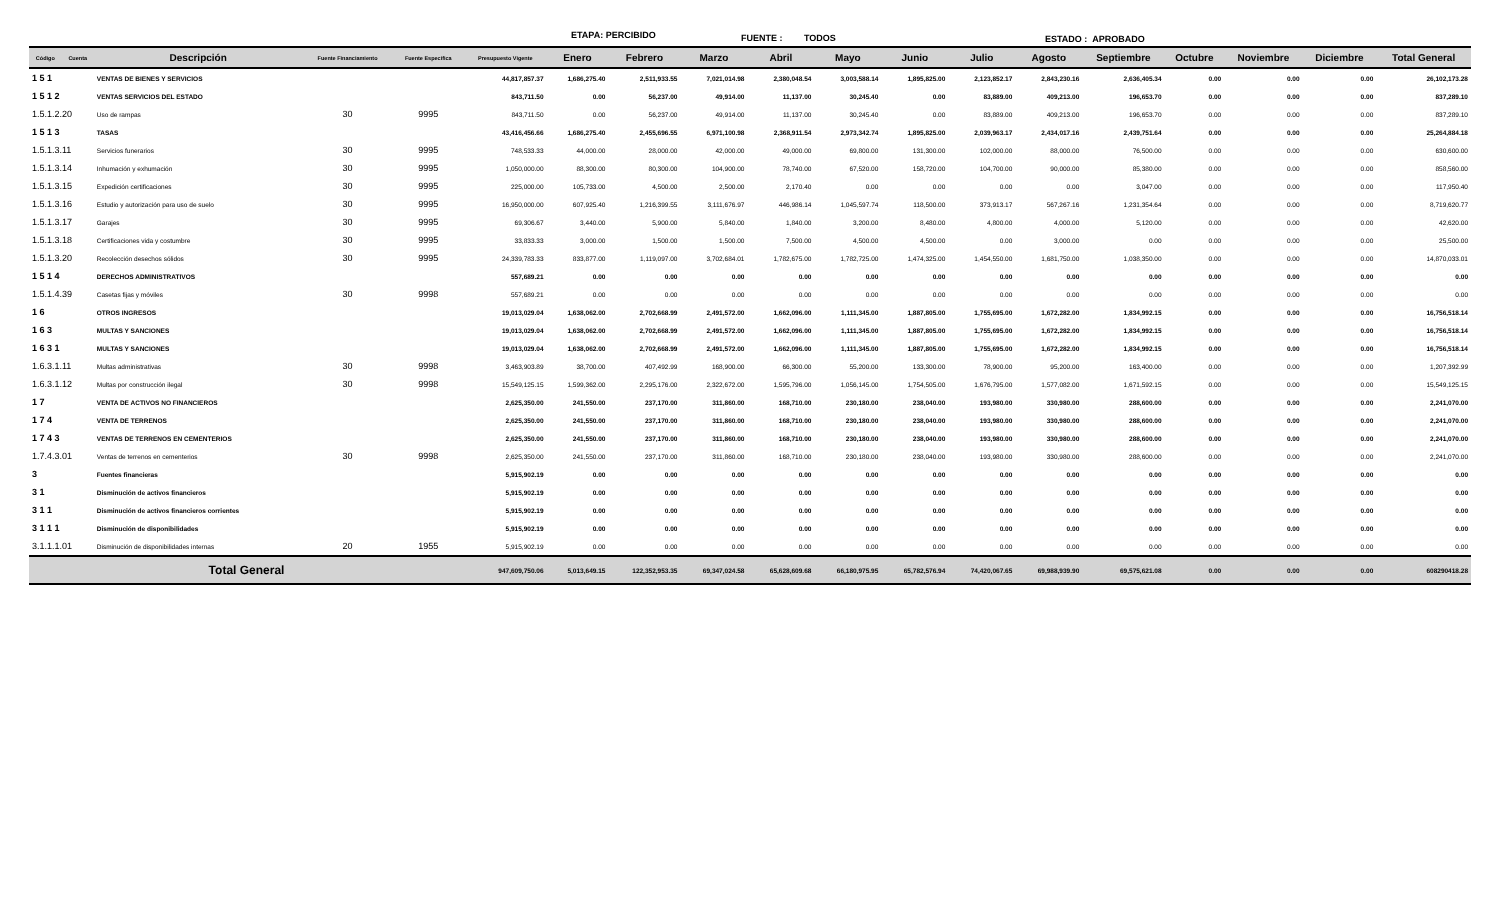ETAPA: PERCIBIDO FUENTE : TODOS ESTADO : APROBADO
| Código | Cuenta | Descripción | Fuente Financiamiento | Fuente Especifica | Presupuesto Vigente | Enero | Febrero | Marzo | Abril | Mayo | Junio | Julio | Agosto | Septiembre | Octubre | Noviembre | Diciembre | Total General |
| --- | --- | --- | --- | --- | --- | --- | --- | --- | --- | --- | --- | --- | --- | --- | --- | --- | --- | --- |
| 1 5 1 | | VENTAS DE BIENES Y SERVICIOS | | | 44,817,857.37 | 1,686,275.40 | 2,511,933.55 | 7,021,014.98 | 2,380,048.54 | 3,003,588.14 | 1,895,825.00 | 2,123,852.17 | 2,843,230.16 | 2,636,405.34 | 0.00 | 0.00 | 0.00 | 26,102,173.28 |
| 1 5 1 2 | | VENTAS SERVICIOS DEL ESTADO | | | 843,711.50 | 0.00 | 56,237.00 | 49,914.00 | 11,137.00 | 30,245.40 | 0.00 | 83,889.00 | 409,213.00 | 196,653.70 | 0.00 | 0.00 | 0.00 | 837,289.10 |
| 1.5.1.2.20 | | Uso de rampas | 30 | 9995 | 843,711.50 | 0.00 | 56,237.00 | 49,914.00 | 11,137.00 | 30,245.40 | 0.00 | 83,889.00 | 409,213.00 | 196,653.70 | 0.00 | 0.00 | 0.00 | 837,289.10 |
| 1 5 1 3 | | TASAS | | | 43,416,456.66 | 1,686,275.40 | 2,455,696.55 | 6,971,100.98 | 2,368,911.54 | 2,973,342.74 | 1,895,825.00 | 2,039,963.17 | 2,434,017.16 | 2,439,751.64 | 0.00 | 0.00 | 0.00 | 25,264,884.18 |
| 1.5.1.3.11 | | Servicios funerarios | 30 | 9995 | 748,533.33 | 44,000.00 | 28,000.00 | 42,000.00 | 49,000.00 | 69,800.00 | 131,300.00 | 102,000.00 | 88,000.00 | 76,500.00 | 0.00 | 0.00 | 0.00 | 630,600.00 |
| 1.5.1.3.14 | | Inhumación y exhumación | 30 | 9995 | 1,050,000.00 | 88,300.00 | 80,300.00 | 104,900.00 | 78,740.00 | 67,520.00 | 158,720.00 | 104,700.00 | 90,000.00 | 85,380.00 | 0.00 | 0.00 | 0.00 | 858,560.00 |
| 1.5.1.3.15 | | Expedición certificaciones | 30 | 9995 | 225,000.00 | 105,733.00 | 4,500.00 | 2,500.00 | 2,170.40 | 0.00 | 0.00 | 0.00 | 0.00 | 3,047.00 | 0.00 | 0.00 | 0.00 | 117,950.40 |
| 1.5.1.3.16 | | Estudio y autorización para uso de suelo | 30 | 9995 | 16,950,000.00 | 607,925.40 | 1,216,399.55 | 3,111,676.97 | 446,986.14 | 1,045,597.74 | 118,500.00 | 373,913.17 | 567,267.16 | 1,231,354.64 | 0.00 | 0.00 | 0.00 | 8,719,620.77 |
| 1.5.1.3.17 | | Garajes | 30 | 9995 | 69,306.67 | 3,440.00 | 5,900.00 | 5,840.00 | 1,840.00 | 3,200.00 | 8,480.00 | 4,800.00 | 4,000.00 | 5,120.00 | 0.00 | 0.00 | 0.00 | 42,620.00 |
| 1.5.1.3.18 | | Certificaciones vida y costumbre | 30 | 9995 | 33,833.33 | 3,000.00 | 1,500.00 | 1,500.00 | 7,500.00 | 4,500.00 | 4,500.00 | 0.00 | 3,000.00 | 0.00 | 0.00 | 0.00 | 0.00 | 25,500.00 |
| 1.5.1.3.20 | | Recolección desechos sólidos | 30 | 9995 | 24,339,783.33 | 833,877.00 | 1,119,097.00 | 3,702,684.01 | 1,782,675.00 | 1,782,725.00 | 1,474,325.00 | 1,454,550.00 | 1,681,750.00 | 1,038,350.00 | 0.00 | 0.00 | 0.00 | 14,870,033.01 |
| 1 5 1 4 | | DERECHOS ADMINISTRATIVOS | | | 557,689.21 | 0.00 | 0.00 | 0.00 | 0.00 | 0.00 | 0.00 | 0.00 | 0.00 | 0.00 | 0.00 | 0.00 | 0.00 | 0.00 |
| 1.5.1.4.39 | | Casetas fijas y móviles | 30 | 9998 | 557,689.21 | 0.00 | 0.00 | 0.00 | 0.00 | 0.00 | 0.00 | 0.00 | 0.00 | 0.00 | 0.00 | 0.00 | 0.00 | 0.00 |
| 1 6 | | OTROS INGRESOS | | | 19,013,029.04 | 1,638,062.00 | 2,702,668.99 | 2,491,572.00 | 1,662,096.00 | 1,111,345.00 | 1,887,805.00 | 1,755,695.00 | 1,672,282.00 | 1,834,992.15 | 0.00 | 0.00 | 0.00 | 16,756,518.14 |
| 1 6 3 | | MULTAS Y SANCIONES | | | 19,013,029.04 | 1,638,062.00 | 2,702,668.99 | 2,491,572.00 | 1,662,096.00 | 1,111,345.00 | 1,887,805.00 | 1,755,695.00 | 1,672,282.00 | 1,834,992.15 | 0.00 | 0.00 | 0.00 | 16,756,518.14 |
| 1 6 3 1 | | MULTAS Y SANCIONES | | | 19,013,029.04 | 1,638,062.00 | 2,702,668.99 | 2,491,572.00 | 1,662,096.00 | 1,111,345.00 | 1,887,805.00 | 1,755,695.00 | 1,672,282.00 | 1,834,992.15 | 0.00 | 0.00 | 0.00 | 16,756,518.14 |
| 1.6.3.1.11 | | Multas administrativas | 30 | 9998 | 3,463,903.89 | 38,700.00 | 407,492.99 | 168,900.00 | 66,300.00 | 55,200.00 | 133,300.00 | 78,900.00 | 95,200.00 | 163,400.00 | 0.00 | 0.00 | 0.00 | 1,207,392.99 |
| 1.6.3.1.12 | | Multas por construcción ilegal | 30 | 9998 | 15,549,125.15 | 1,599,362.00 | 2,295,176.00 | 2,322,672.00 | 1,595,796.00 | 1,056,145.00 | 1,754,505.00 | 1,676,795.00 | 1,577,082.00 | 1,671,592.15 | 0.00 | 0.00 | 0.00 | 15,549,125.15 |
| 1 7 | | VENTA DE ACTIVOS NO FINANCIEROS | | | 2,625,350.00 | 241,550.00 | 237,170.00 | 311,860.00 | 168,710.00 | 230,180.00 | 238,040.00 | 193,980.00 | 330,980.00 | 288,600.00 | 0.00 | 0.00 | 0.00 | 2,241,070.00 |
| 1 7 4 | | VENTA DE TERRENOS | | | 2,625,350.00 | 241,550.00 | 237,170.00 | 311,860.00 | 168,710.00 | 230,180.00 | 238,040.00 | 193,980.00 | 330,980.00 | 288,600.00 | 0.00 | 0.00 | 0.00 | 2,241,070.00 |
| 1 7 4 3 | | VENTAS DE TERRENOS EN CEMENTERIOS | | | 2,625,350.00 | 241,550.00 | 237,170.00 | 311,860.00 | 168,710.00 | 230,180.00 | 238,040.00 | 193,980.00 | 330,980.00 | 288,600.00 | 0.00 | 0.00 | 0.00 | 2,241,070.00 |
| 1.7.4.3.01 | | Ventas de terrenos en cementerios | 30 | 9998 | 2,625,350.00 | 241,550.00 | 237,170.00 | 311,860.00 | 168,710.00 | 230,180.00 | 238,040.00 | 193,980.00 | 330,980.00 | 288,600.00 | 0.00 | 0.00 | 0.00 | 2,241,070.00 |
| 3 | | Fuentes financieras | | | 5,915,902.19 | 0.00 | 0.00 | 0.00 | 0.00 | 0.00 | 0.00 | 0.00 | 0.00 | 0.00 | 0.00 | 0.00 | 0.00 | 0.00 |
| 3 1 | | Disminución de activos financieros | | | 5,915,902.19 | 0.00 | 0.00 | 0.00 | 0.00 | 0.00 | 0.00 | 0.00 | 0.00 | 0.00 | 0.00 | 0.00 | 0.00 | 0.00 |
| 3 1 1 | | Disminución de activos financieros corrientes | | | 5,915,902.19 | 0.00 | 0.00 | 0.00 | 0.00 | 0.00 | 0.00 | 0.00 | 0.00 | 0.00 | 0.00 | 0.00 | 0.00 | 0.00 |
| 3 1 1 1 | | Disminución de disponibilidades | | | 5,915,902.19 | 0.00 | 0.00 | 0.00 | 0.00 | 0.00 | 0.00 | 0.00 | 0.00 | 0.00 | 0.00 | 0.00 | 0.00 | 0.00 |
| 3.1.1.1.01 | | Disminución de disponibilidades internas | 20 | 1955 | 5,915,902.19 | 0.00 | 0.00 | 0.00 | 0.00 | 0.00 | 0.00 | 0.00 | 0.00 | 0.00 | 0.00 | 0.00 | 0.00 | 0.00 |
| Total General | | | | | 947,609,750.06 | 5,013,649.15 | 122,352,953.35 | 69,347,024.58 | 65,628,609.68 | 66,180,975.95 | 65,782,576.94 | 74,420,067.65 | 69,988,939.90 | 69,575,621.08 | 0.00 | 0.00 | 0.00 | 608290418.28 |